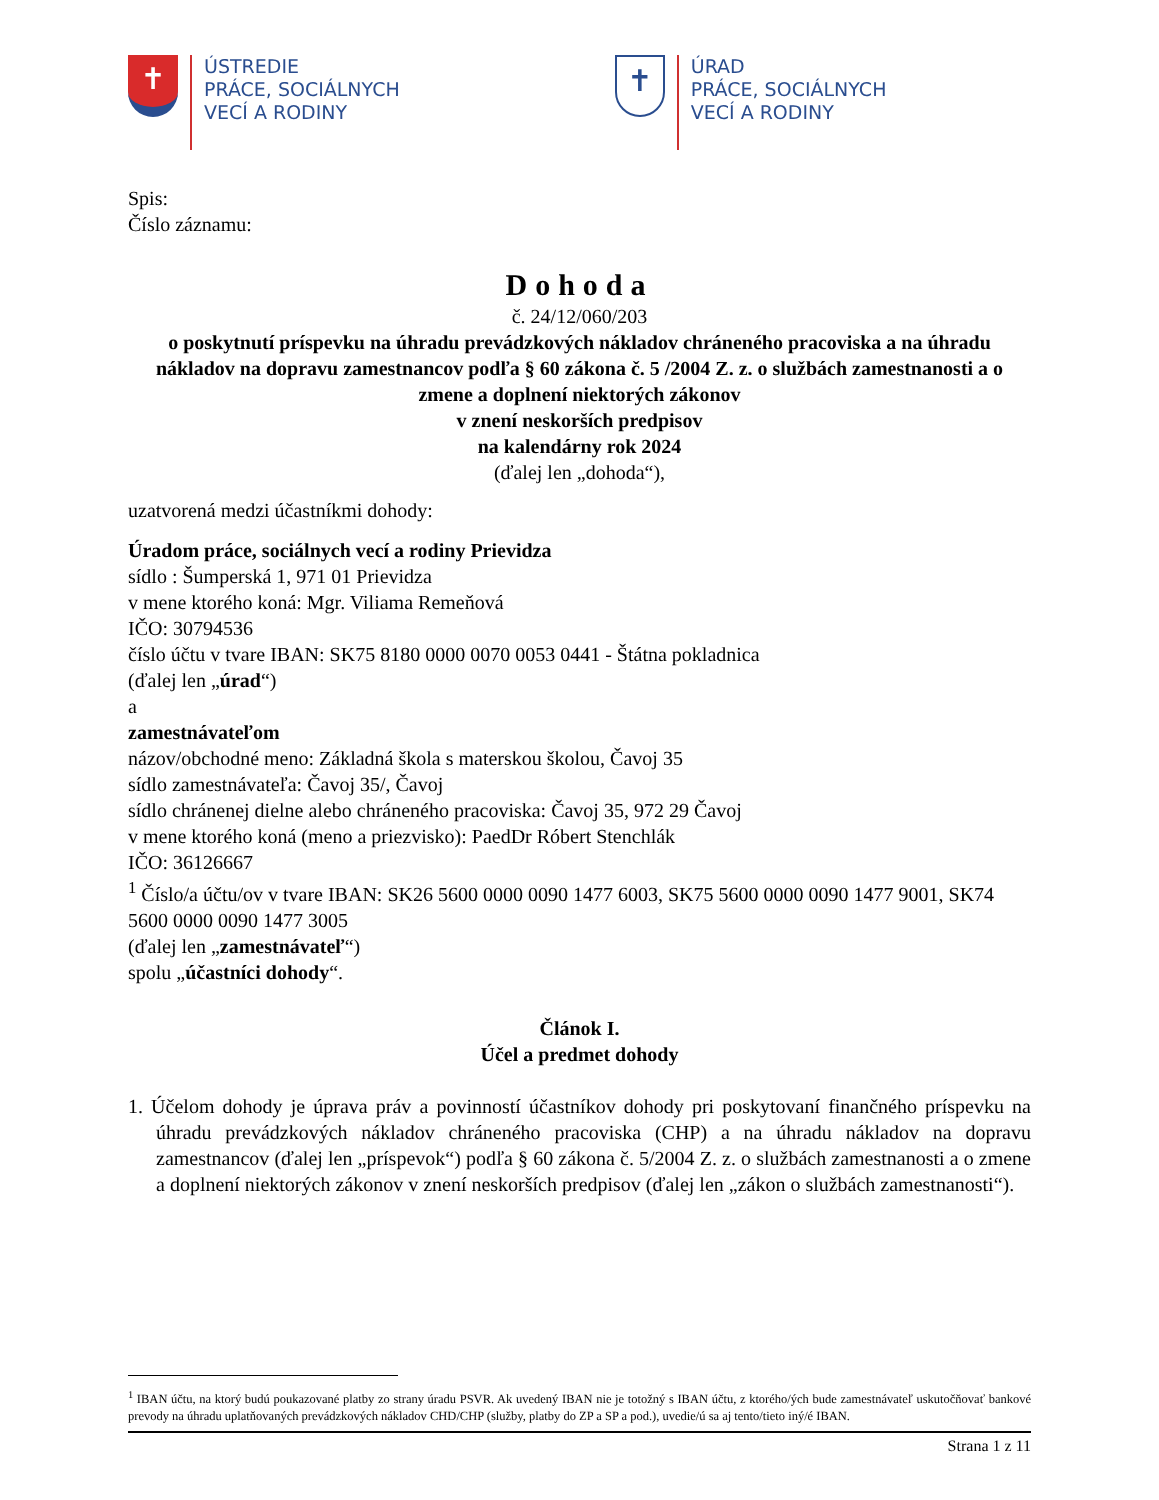✝
ÚSTREDIE
PRÁCE, SOCIÁLNYCH
VECÍ A RODINY
✝
ÚRAD
PRÁCE, SOCIÁLNYCH
VECÍ A RODINY
Spis:
Číslo záznamu:
Dohoda
č. 24/12/060/203
o poskytnutí príspevku na úhradu prevádzkových nákladov chráneného pracoviska a na úhradu nákladov na dopravu zamestnancov podľa § 60 zákona č. 5 /2004 Z. z. o službách zamestnanosti a o zmene a doplnení niektorých zákonov
v znení neskorších predpisov
na kalendárny rok 2024
(ďalej len „dohoda“),
uzatvorená medzi účastníkmi dohody:
Úradom práce, sociálnych vecí a rodiny Prievidza
sídlo : Šumperská 1, 971 01 Prievidza
v mene ktorého koná: Mgr. Viliama Remeňová
IČO: 30794536
číslo účtu v tvare IBAN: SK75 8180 0000 0070 0053 0441 - Štátna pokladnica
(ďalej len „úrad“)
a
zamestnávateľom
názov/obchodné meno: Základná škola s materskou školou, Čavoj 35
sídlo zamestnávateľa: Čavoj 35/, Čavoj
sídlo chránenej dielne alebo chráneného pracoviska: Čavoj 35, 972 29 Čavoj
v mene ktorého koná (meno a priezvisko): PaedDr Róbert Stenchlák
IČO: 36126667
<sup>1</sup> Číslo/a účtu/ov v tvare IBAN: SK26 5600 0000 0090 1477 6003, SK75 5600 0000 0090 1477 9001, SK74 5600 0000 0090 1477 3005
(ďalej len „zamestnávateľ“)
spolu „účastníci dohody“.
Článok I.
Účel a predmet dohody
1. Účelom dohody je úprava práv a povinností účastníkov dohody pri poskytovaní finančného príspevku na úhradu prevádzkových nákladov chráneného pracoviska (CHP) a na úhradu nákladov na dopravu zamestnancov (ďalej len „príspevok“) podľa § 60 zákona č. 5/2004 Z. z. o službách zamestnanosti a o zmene a doplnení niektorých zákonov v znení neskorších predpisov (ďalej len „zákon o službách zamestnanosti“).
<sup>1</sup> IBAN účtu, na ktorý budú poukazované platby zo strany úradu PSVR. Ak uvedený IBAN nie je totožný s IBAN účtu, z ktorého/ých bude zamestnávateľ uskutočňovať bankové prevody na úhradu uplatňovaných prevádzkových nákladov CHD/CHP (služby, platby do ZP a SP a pod.), uvedie/ú sa aj tento/tieto iný/é IBAN.
Strana 1 z 11